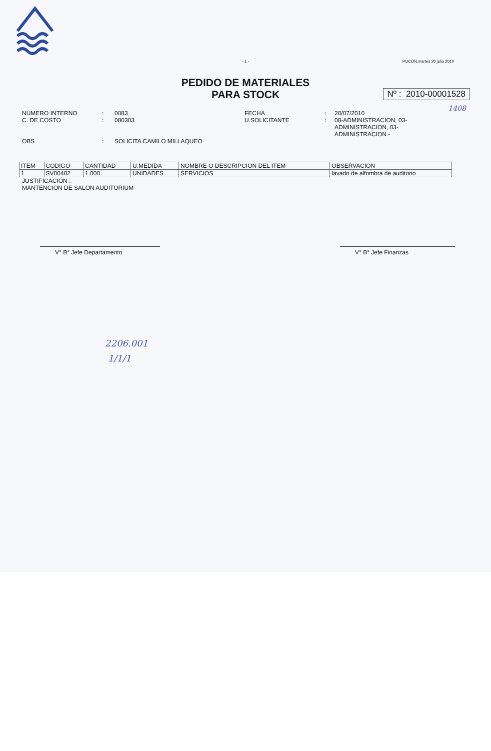- 1 -
PUCON,martes 20 julio 2010
PEDIDO DE MATERIALES
PARA STOCK
Nº : 2010-00001528
1408
NUMERO INTERNO
:
0083
FECHA
:
20/07/2010
C. DE COSTO
:
080303
U.SOLICITANTE
:
08-ADMINISTRACION, 03-ADMINISTRACION, 03-ADMINISTRACION.-
OBS
:
SOLICITA CAMILO MILLAQUEO
| ITEM | CODIGO | CANTIDAD | U.MEDIDA | NOMBRE O DESCRIPCION DEL ITEM | OBSERVACION |
| --- | --- | --- | --- | --- | --- |
| 1 | SV00402 | 1.000 | UNIDADES | SERVICIOS | lavado de alfombra de auditorio |
JUSTIFICACIÓN :
MANTENCION DE SALON AUDITORIUM
V° B° Jefe Departamento V° B° Jefe Finanzas
2206.001
1/1/1